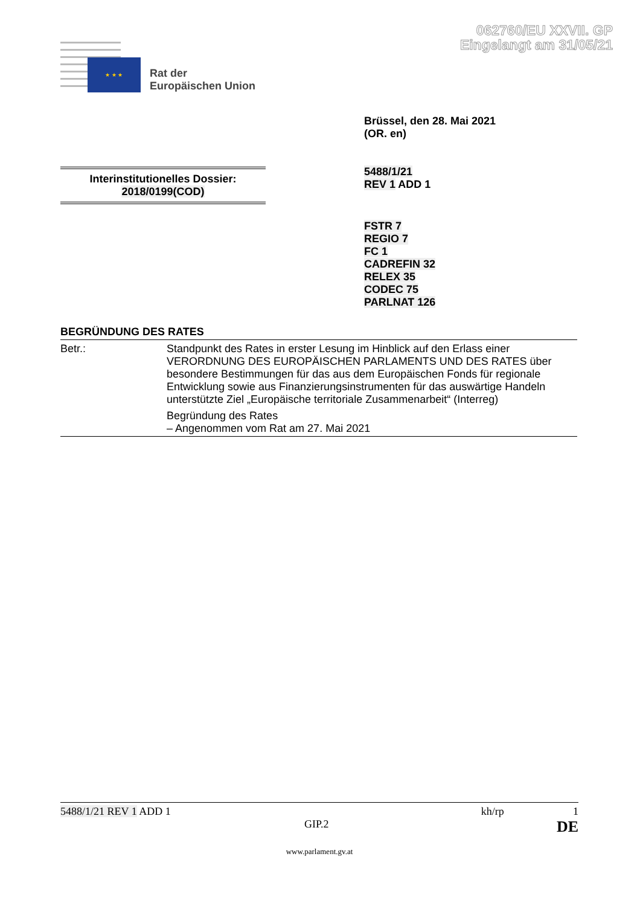062760/EU XXVII. GP
Eingelangt am 31/05/21
★ ★ ★
Rat der
Europäischen Union
Brüssel, den 28. Mai 2021
(OR. en)
5488/1/21
REV 1 ADD 1
Interinstitutionelles Dossier:
2018/0199(COD)
FSTR 7
REGIO 7
FC 1
CADREFIN 32
RELEX 35
CODEC 75
PARLNAT 126
BEGRÜNDUNG DES RATES
| Betr.: | Standpunkt des Rates in erster Lesung im Hinblick auf den Erlass einer VERORDNUNG DES EUROPÄISCHEN PARLAMENTS UND DES RATES über besondere Bestimmungen für das aus dem Europäischen Fonds für regionale Entwicklung sowie aus Finanzierungsinstrumenten für das auswärtige Handeln unterstützte Ziel „Europäische territoriale Zusammenarbeit“ (Interreg) Begründung des Rates – Angenommen vom Rat am 27. Mai 2021 |
5488/1/21 REV 1 ADD 1 kh/rp 1
GIP.2 DE
www.parlament.gv.at